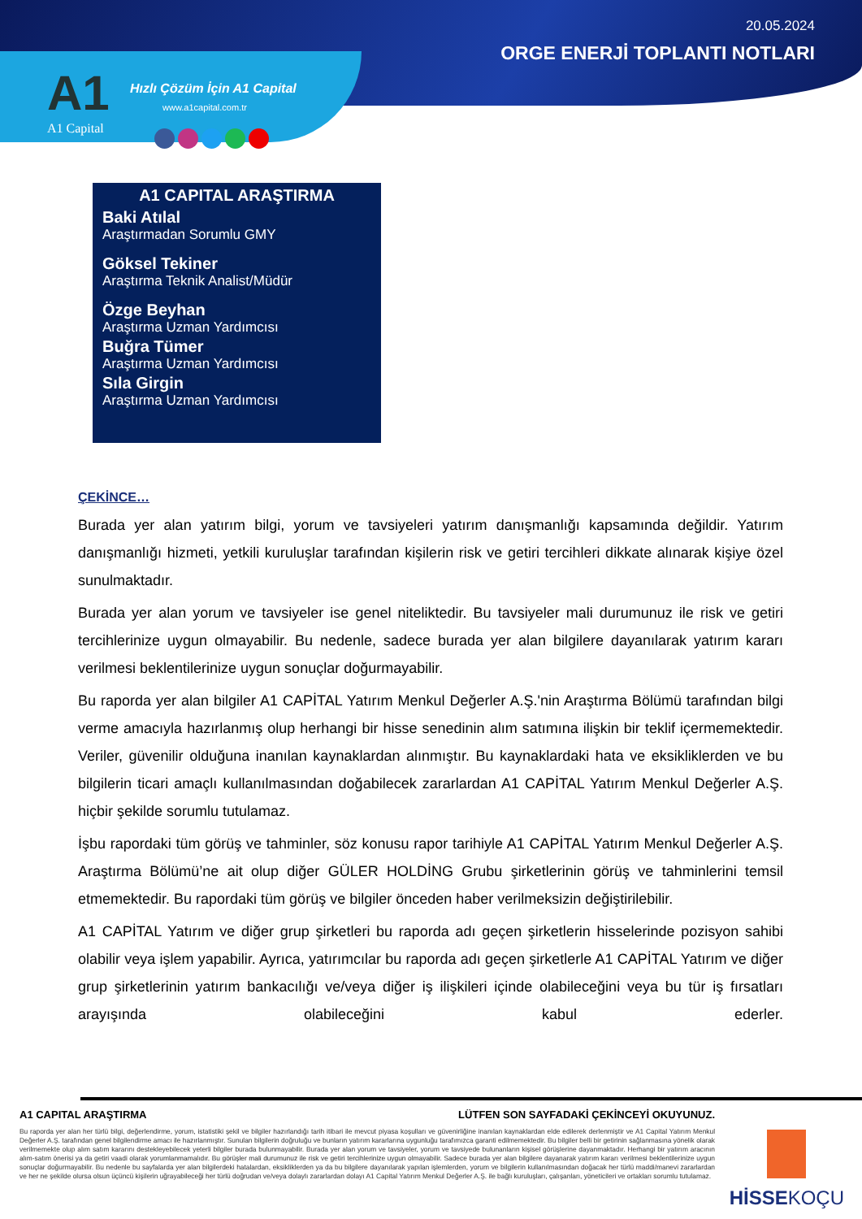20.05.2024
ORGE ENERJİ TOPLANTI NOTLARI
A1
A1 Capital
Hızlı Çözüm İçin A1 Capital
www.a1capital.com.tr
A1 CAPITAL ARAŞTIRMA
Baki Atılal
Araştırmadan Sorumlu GMY
Göksel Tekiner
Araştırma Teknik Analist/Müdür
Özge Beyhan
Araştırma Uzman Yardımcısı
Buğra Tümer
Araştırma Uzman Yardımcısı
Sıla Girgin
Araştırma Uzman Yardımcısı
ÇEKİNCE…
Burada yer alan yatırım bilgi, yorum ve tavsiyeleri yatırım danışmanlığı kapsamında değildir. Yatırım danışmanlığı hizmeti, yetkili kuruluşlar tarafından kişilerin risk ve getiri tercihleri dikkate alınarak kişiye özel sunulmaktadır.
Burada yer alan yorum ve tavsiyeler ise genel niteliktedir. Bu tavsiyeler mali durumunuz ile risk ve getiri tercihlerinize uygun olmayabilir. Bu nedenle, sadece burada yer alan bilgilere dayanılarak yatırım kararı verilmesi beklentilerinize uygun sonuçlar doğurmayabilir.
Bu raporda yer alan bilgiler A1 CAPİTAL Yatırım Menkul Değerler A.Ş.'nin Araştırma Bölümü tarafından bilgi verme amacıyla hazırlanmış olup herhangi bir hisse senedinin alım satımına ilişkin bir teklif içermemektedir. Veriler, güvenilir olduğuna inanılan kaynaklardan alınmıştır. Bu kaynaklardaki hata ve eksikliklerden ve bu bilgilerin ticari amaçlı kullanılmasından doğabilecek zararlardan A1 CAPİTAL Yatırım Menkul Değerler A.Ş. hiçbir şekilde sorumlu tutulamaz.
İşbu rapordaki tüm görüş ve tahminler, söz konusu rapor tarihiyle A1 CAPİTAL Yatırım Menkul Değerler A.Ş. Araştırma Bölümü’ne ait olup diğer GÜLER HOLDİNG Grubu şirketlerinin görüş ve tahminlerini temsil etmemektedir. Bu rapordaki tüm görüş ve bilgiler önceden haber verilmeksizin değiştirilebilir.
A1 CAPİTAL Yatırım ve diğer grup şirketleri bu raporda adı geçen şirketlerin hisselerinde pozisyon sahibi olabilir veya işlem yapabilir. Ayrıca, yatırımcılar bu raporda adı geçen şirketlerle A1 CAPİTAL Yatırım ve diğer grup şirketlerinin yatırım bankacılığı ve/veya diğer iş ilişkileri içinde olabileceğini veya bu tür iş fırsatları arayışında olabileceğini kabul ederler.
A1 CAPITAL ARAŞTIRMA LÜTFEN SON SAYFADAKİ ÇEKİNCEYİ OKUYUNUZ.
Bu raporda yer alan her türlü bilgi, değerlendirme, yorum, istatistiki şekil ve bilgiler hazırlandığı tarih itibari ile mevcut piyasa koşulları ve güvenirliğine inanılan kaynaklardan elde edilerek derlenmiştir ve A1 Capital Yatırım Menkul Değerler A.Ş. tarafından genel bilgilendirme amacı ile hazırlanmıştır. Sunulan bilgilerin doğruluğu ve bunların yatırım kararlarına uygunluğu tarafımızca garanti edilmemektedir. Bu bilgiler belli bir getirinin sağlanmasına yönelik olarak verilmemekte olup alım satım kararını destekleyebilecek yeterli bilgiler burada bulunmayabilir. Burada yer alan yorum ve tavsiyeler, yorum ve tavsiyede bulunanların kişisel görüşlerine dayanmaktadır. Herhangi bir yatırım aracının alım-satım önerisi ya da getiri vaadi olarak yorumlanmamalıdır. Bu görüşler mali durumunuz ile risk ve getiri tercihlerinize uygun olmayabilir. Sadece burada yer alan bilgilere dayanarak yatırım kararı verilmesi beklentilerinize uygun sonuçlar doğurmayabilir. Bu nedenle bu sayfalarda yer alan bilgilerdeki hatalardan, eksikliklerden ya da bu bilgilere dayanılarak yapılan işlemlerden, yorum ve bilgilerin kullanılmasından doğacak her türlü maddi/manevi zararlardan ve her ne şekilde olursa olsun üçüncü kişilerin uğrayabileceği her türlü doğrudan ve/veya dolaylı zararlardan dolayı A1 Capital Yatırım Menkul Değerler A.Ş. ile bağlı kuruluşları, çalışanları, yöneticileri ve ortakları sorumlu tutulamaz.
HİSSEKOÇU